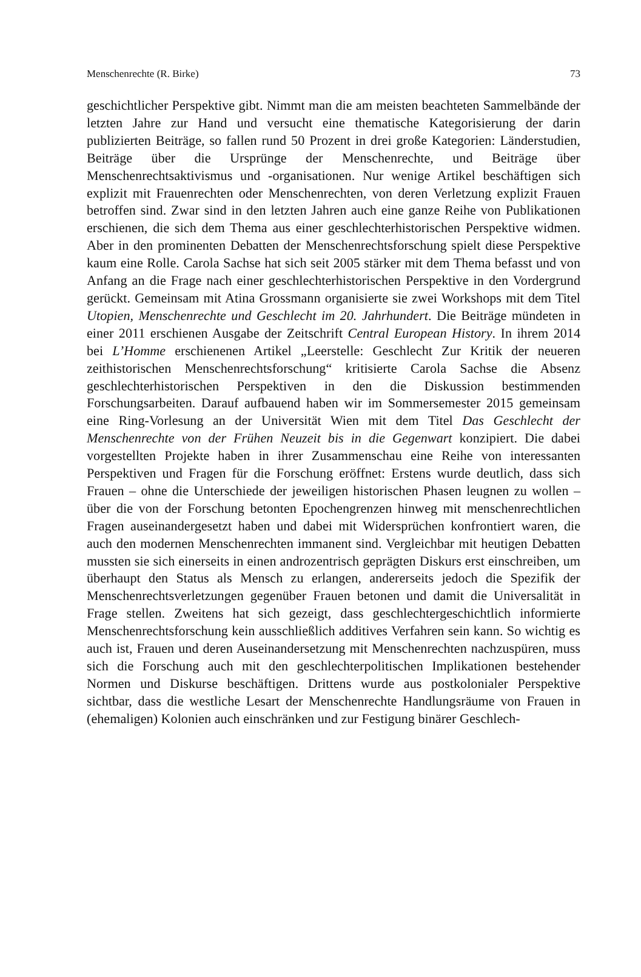Menschenrechte (R. Birke) 73
geschichtlicher Perspektive gibt. Nimmt man die am meisten beachteten Sammelbände der letzten Jahre zur Hand und versucht eine thematische Kategorisierung der darin publizierten Beiträge, so fallen rund 50 Prozent in drei große Kategorien: Länderstudien, Beiträge über die Ursprünge der Menschenrechte, und Beiträge über Menschenrechtsaktivismus und -organisationen. Nur wenige Artikel beschäftigen sich explizit mit Frauenrechten oder Menschenrechten, von deren Verletzung explizit Frauen betroffen sind. Zwar sind in den letzten Jahren auch eine ganze Reihe von Publikationen erschienen, die sich dem Thema aus einer geschlechterhistorischen Perspektive widmen. Aber in den prominenten Debatten der Menschenrechtsforschung spielt diese Perspektive kaum eine Rolle. Carola Sachse hat sich seit 2005 stärker mit dem Thema befasst und von Anfang an die Frage nach einer geschlechterhistorischen Perspektive in den Vordergrund gerückt. Gemeinsam mit Atina Grossmann organisierte sie zwei Workshops mit dem Titel Utopien, Menschenrechte und Geschlecht im 20. Jahrhundert. Die Beiträge mündeten in einer 2011 erschienen Ausgabe der Zeitschrift Central European History. In ihrem 2014 bei L’Homme erschienenen Artikel „Leerstelle: Geschlecht Zur Kritik der neueren zeithistorischen Menschenrechtsforschung“ kritisierte Carola Sachse die Absenz geschlechterhistorischen Perspektiven in den die Diskussion bestimmenden Forschungsarbeiten. Darauf aufbauend haben wir im Sommersemester 2015 gemeinsam eine Ring-Vorlesung an der Universität Wien mit dem Titel Das Geschlecht der Menschenrechte von der Frühen Neuzeit bis in die Gegenwart konzipiert. Die dabei vorgestellten Projekte haben in ihrer Zusammenschau eine Reihe von interessanten Perspektiven und Fragen für die Forschung eröffnet: Erstens wurde deutlich, dass sich Frauen – ohne die Unterschiede der jeweiligen historischen Phasen leugnen zu wollen – über die von der Forschung betonten Epochengrenzen hinweg mit menschenrechtlichen Fragen auseinandergesetzt haben und dabei mit Widersprüchen konfrontiert waren, die auch den modernen Menschenrechten immanent sind. Vergleichbar mit heutigen Debatten mussten sie sich einerseits in einen androzentrisch geprägten Diskurs erst einschreiben, um überhaupt den Status als Mensch zu erlangen, andererseits jedoch die Spezifik der Menschenrechtsverletzungen gegenüber Frauen betonen und damit die Universalität in Frage stellen. Zweitens hat sich gezeigt, dass geschlechtergeschichtlich informierte Menschenrechtsforschung kein ausschließlich additives Verfahren sein kann. So wichtig es auch ist, Frauen und deren Auseinandersetzung mit Menschenrechten nachzuspüren, muss sich die Forschung auch mit den geschlechterpolitischen Implikationen bestehender Normen und Diskurse beschäftigen. Drittens wurde aus postkolonialer Perspektive sichtbar, dass die westliche Lesart der Menschenrechte Handlungsräume von Frauen in (ehemaligen) Kolonien auch einschränken und zur Festigung binärer Geschlech-